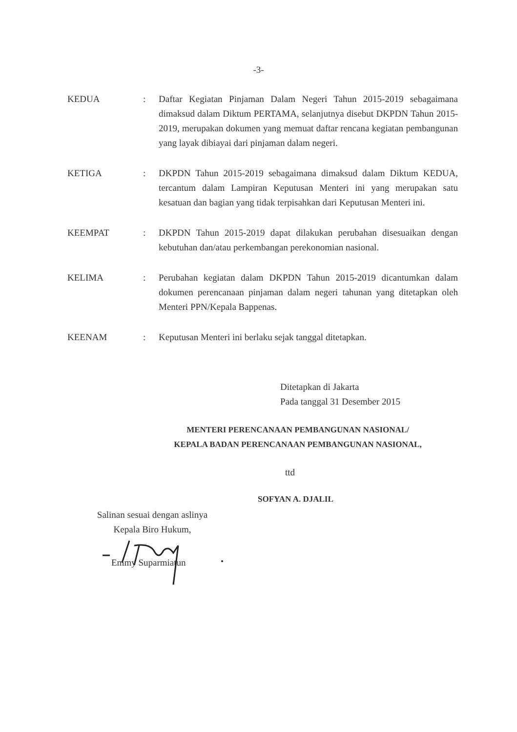-3-
KEDUA : Daftar Kegiatan Pinjaman Dalam Negeri Tahun 2015-2019 sebagaimana dimaksud dalam Diktum PERTAMA, selanjutnya disebut DKPDN Tahun 2015-2019, merupakan dokumen yang memuat daftar rencana kegiatan pembangunan yang layak dibiayai dari pinjaman dalam negeri.
KETIGA : DKPDN Tahun 2015-2019 sebagaimana dimaksud dalam Diktum KEDUA, tercantum dalam Lampiran Keputusan Menteri ini yang merupakan satu kesatuan dan bagian yang tidak terpisahkan dari Keputusan Menteri ini.
KEEMPAT : DKPDN Tahun 2015-2019 dapat dilakukan perubahan disesuaikan dengan kebutuhan dan/atau perkembangan perekonomian nasional.
KELIMA : Perubahan kegiatan dalam DKPDN Tahun 2015-2019 dicantumkan dalam dokumen perencanaan pinjaman dalam negeri tahunan yang ditetapkan oleh Menteri PPN/Kepala Bappenas.
KEENAM : Keputusan Menteri ini berlaku sejak tanggal ditetapkan.
Ditetapkan di Jakarta
Pada tanggal 31 Desember 2015
MENTERI PERENCANAAN PEMBANGUNAN NASIONAL/
KEPALA BADAN PERENCANAAN PEMBANGUNAN NASIONAL,
ttd
SOFYAN A. DJALIL
Salinan sesuai dengan aslinya
Kepala Biro Hukum,
Emmy Suparmiatun